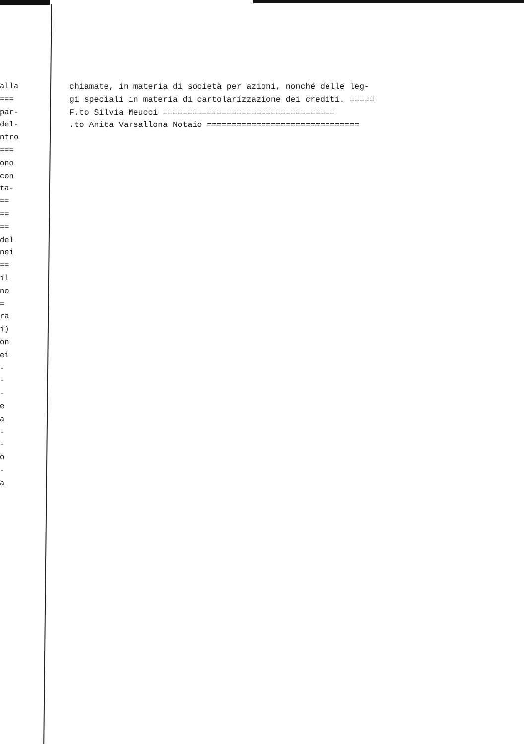alla
===
par-
del-
ntro
===
ono
con
ta-
==
==
==
del
nei
==
il
no
=
ra
i)
on
ei
-
-
-
e
a
-
-
o
-
a
chiamate, in materia di società per azioni, nonché delle leg- gi speciali in materia di cartolarizzazione dei crediti. ===== F.to Silvia Meucci =================================== .to Anita Varsallona Notaio ===============================